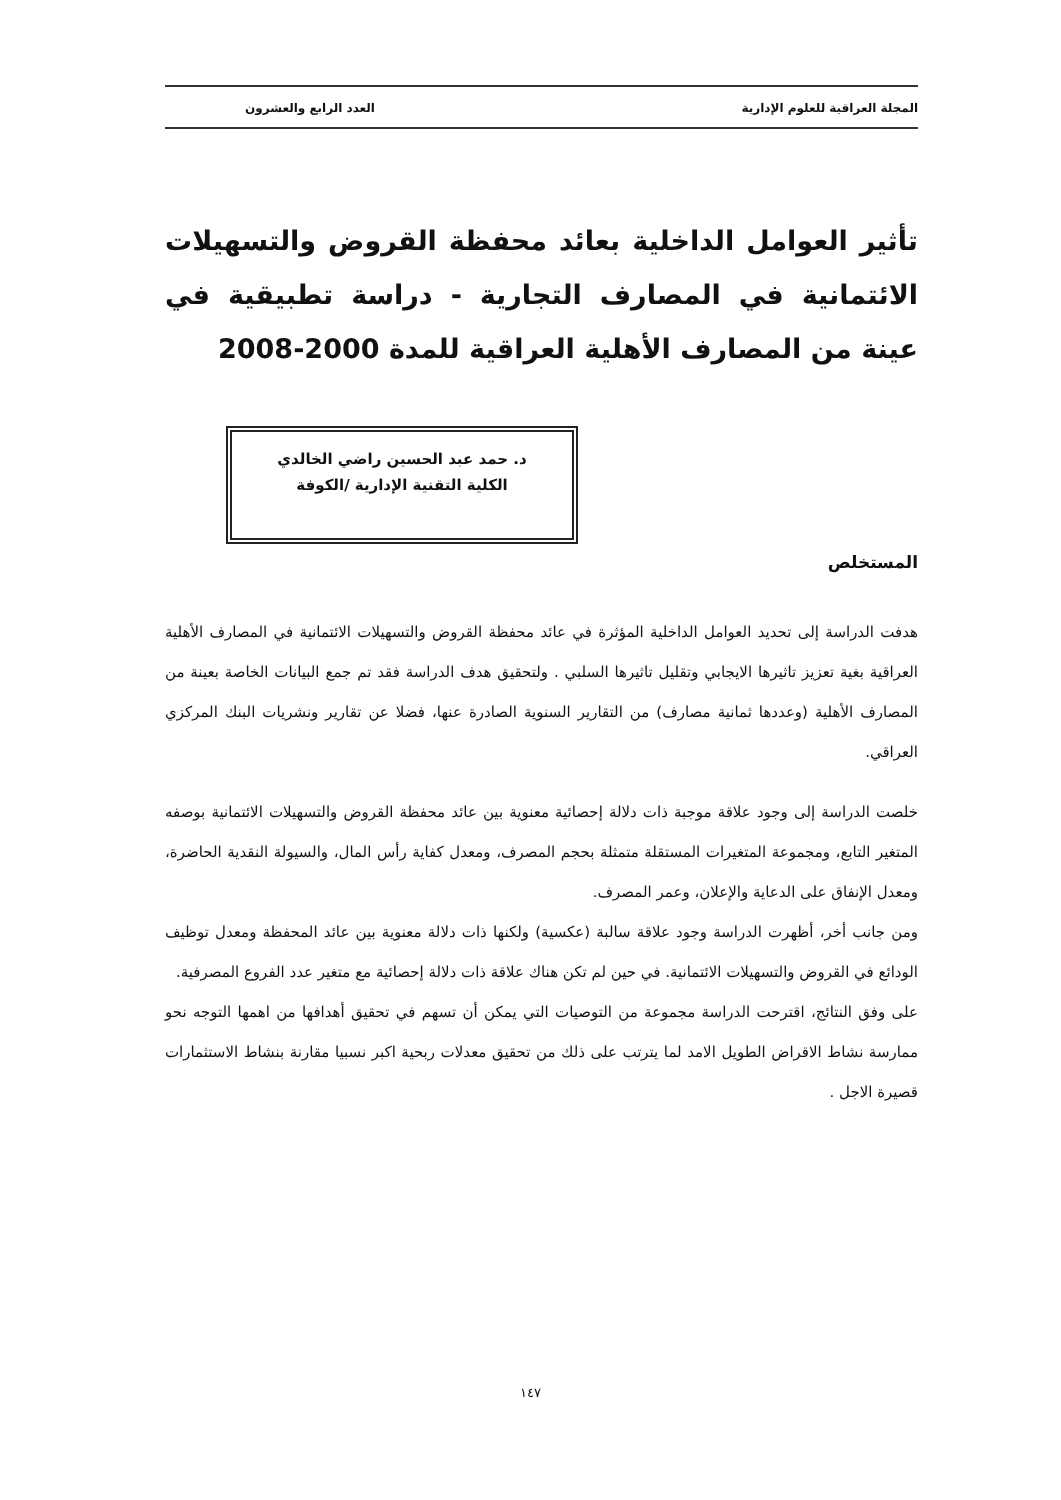المجلة العراقية للعلوم الإدارية العدد الرابع والعشرون
تأثير العوامل الداخلية بعائد محفظة القروض والتسهيلات الائتمانية في المصارف التجارية - دراسة تطبيقية في عينة من المصارف الأهلية العراقية للمدة 2000-2008
د. حمد عبد الحسين راضي الخالدي
الكلية التقنية الإدارية /الكوفة
المستخلص
هدفت الدراسة إلى تحديد العوامل الداخلية المؤثرة في عائد محفظة القروض والتسهيلات الائتمانية في المصارف الأهلية العراقية بغية تعزيز تاثيرها الايجابي وتقليل تاثيرها السلبي . ولتحقيق هدف الدراسة فقد تم جمع البيانات الخاصة بعينة من المصارف الأهلية (وعددها ثمانية مصارف) من التقارير السنوية الصادرة عنها، فضلا عن تقارير ونشريات البنك المركزي العراقي.
خلصت الدراسة إلى وجود علاقة موجبة ذات دلالة إحصائية معنوية بين عائد محفظة القروض والتسهيلات الائتمانية بوصفه المتغير التابع، ومجموعة المتغيرات المستقلة متمثلة بحجم المصرف، ومعدل كفاية رأس المال، والسيولة النقدية الحاضرة، ومعدل الإنفاق على الدعاية والإعلان، وعمر المصرف.
ومن جانب أخر، أظهرت الدراسة وجود علاقة سالبة (عكسية) ولكنها ذات دلالة معنوية بين عائد المحفظة ومعدل توظيف الودائع في القروض والتسهيلات الائتمانية. في حين لم تكن هناك علاقة ذات دلالة إحصائية مع متغير عدد الفروع المصرفية.
على وفق النتائج، اقترحت الدراسة مجموعة من التوصيات التي يمكن أن تسهم في تحقيق أهدافها من اهمها التوجه نحو ممارسة نشاط الاقراض الطويل الامد لما يترتب على ذلك من تحقيق معدلات ربحية اكبر نسبيا مقارنة بنشاط الاستثمارات قصيرة الاجل .
١٤٧